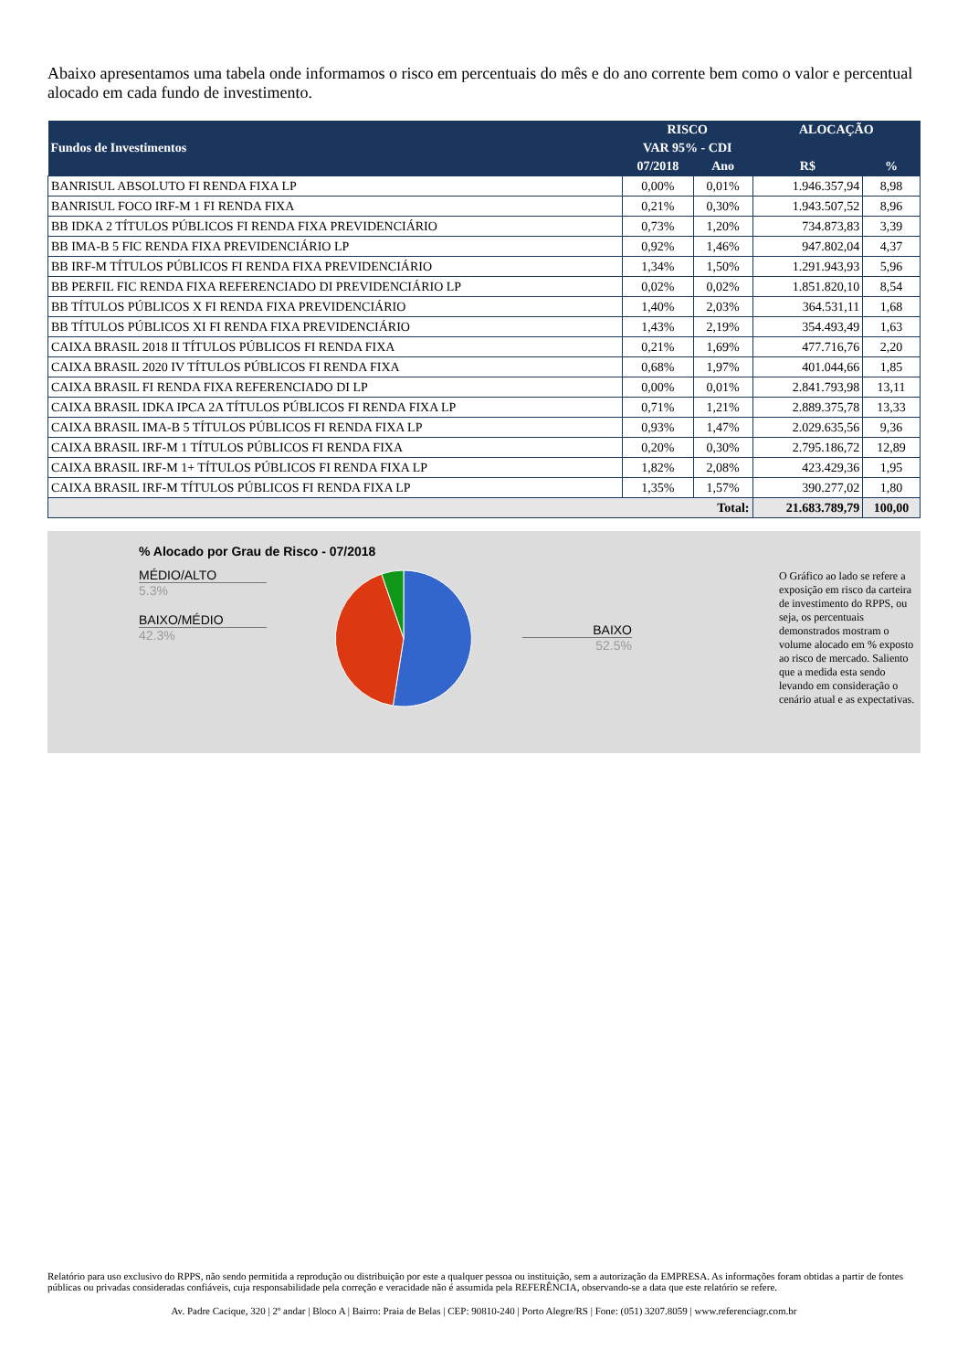Abaixo apresentamos uma tabela onde informamos o risco em percentuais do mês e do ano corrente bem como o valor e percentual alocado em cada fundo de investimento.
| Fundos de Investimentos | RISCO | | ALOCAÇÃO | |
| --- | --- | --- | --- | --- |
| | VAR 95% - CDI | | | |
| | 07/2018 | Ano | R$ | % |
| BANRISUL ABSOLUTO FI RENDA FIXA LP | 0,00% | 0,01% | 1.946.357,94 | 8,98 |
| BANRISUL FOCO IRF-M 1 FI RENDA FIXA | 0,21% | 0,30% | 1.943.507,52 | 8,96 |
| BB IDKA 2 TÍTULOS PÚBLICOS FI RENDA FIXA PREVIDENCIÁRIO | 0,73% | 1,20% | 734.873,83 | 3,39 |
| BB IMA-B 5 FIC RENDA FIXA PREVIDENCIÁRIO LP | 0,92% | 1,46% | 947.802,04 | 4,37 |
| BB IRF-M TÍTULOS PÚBLICOS FI RENDA FIXA PREVIDENCIÁRIO | 1,34% | 1,50% | 1.291.943,93 | 5,96 |
| BB PERFIL FIC RENDA FIXA REFERENCIADO DI PREVIDENCIÁRIO LP | 0,02% | 0,02% | 1.851.820,10 | 8,54 |
| BB TÍTULOS PÚBLICOS X FI RENDA FIXA PREVIDENCIÁRIO | 1,40% | 2,03% | 364.531,11 | 1,68 |
| BB TÍTULOS PÚBLICOS XI FI RENDA FIXA PREVIDENCIÁRIO | 1,43% | 2,19% | 354.493,49 | 1,63 |
| CAIXA BRASIL 2018 II TÍTULOS PÚBLICOS FI RENDA FIXA | 0,21% | 1,69% | 477.716,76 | 2,20 |
| CAIXA BRASIL 2020 IV TÍTULOS PÚBLICOS FI RENDA FIXA | 0,68% | 1,97% | 401.044,66 | 1,85 |
| CAIXA BRASIL FI RENDA FIXA REFERENCIADO DI LP | 0,00% | 0,01% | 2.841.793,98 | 13,11 |
| CAIXA BRASIL IDKA IPCA 2A TÍTULOS PÚBLICOS FI RENDA FIXA LP | 0,71% | 1,21% | 2.889.375,78 | 13,33 |
| CAIXA BRASIL IMA-B 5 TÍTULOS PÚBLICOS FI RENDA FIXA LP | 0,93% | 1,47% | 2.029.635,56 | 9,36 |
| CAIXA BRASIL IRF-M 1 TÍTULOS PÚBLICOS FI RENDA FIXA | 0,20% | 0,30% | 2.795.186,72 | 12,89 |
| CAIXA BRASIL IRF-M 1+ TÍTULOS PÚBLICOS FI RENDA FIXA LP | 1,82% | 2,08% | 423.429,36 | 1,95 |
| CAIXA BRASIL IRF-M TÍTULOS PÚBLICOS FI RENDA FIXA LP | 1,35% | 1,57% | 390.277,02 | 1,80 |
| Total: | | | 21.683.789,79 | 100,00 |
% Alocado por Grau de Risco - 07/2018
MÉDIO/ALTO
5.3%
BAIXO/MÉDIO
42.3%
BAIXO
52.5%
O Gráfico ao lado se refere a exposição em risco da carteira de investimento do RPPS, ou seja, os percentuais demonstrados mostram o volume alocado em % exposto ao risco de mercado. Saliento que a medida esta sendo levando em consideração o cenário atual e as expectativas.
Relatório para uso exclusivo do RPPS, não sendo permitida a reprodução ou distribuição por este a qualquer pessoa ou instituição, sem a autorização da EMPRESA. As informações foram obtidas a partir de fontes públicas ou privadas consideradas confiáveis, cuja responsabilidade pela correção e veracidade não é assumida pela REFERÊNCIA, observando-se a data que este relatório se refere.
Av. Padre Cacique, 320 | 2º andar | Bloco A | Bairro: Praia de Belas | CEP: 90810-240 | Porto Alegre/RS | Fone: (051) 3207.8059 | www.referenciagr.com.br